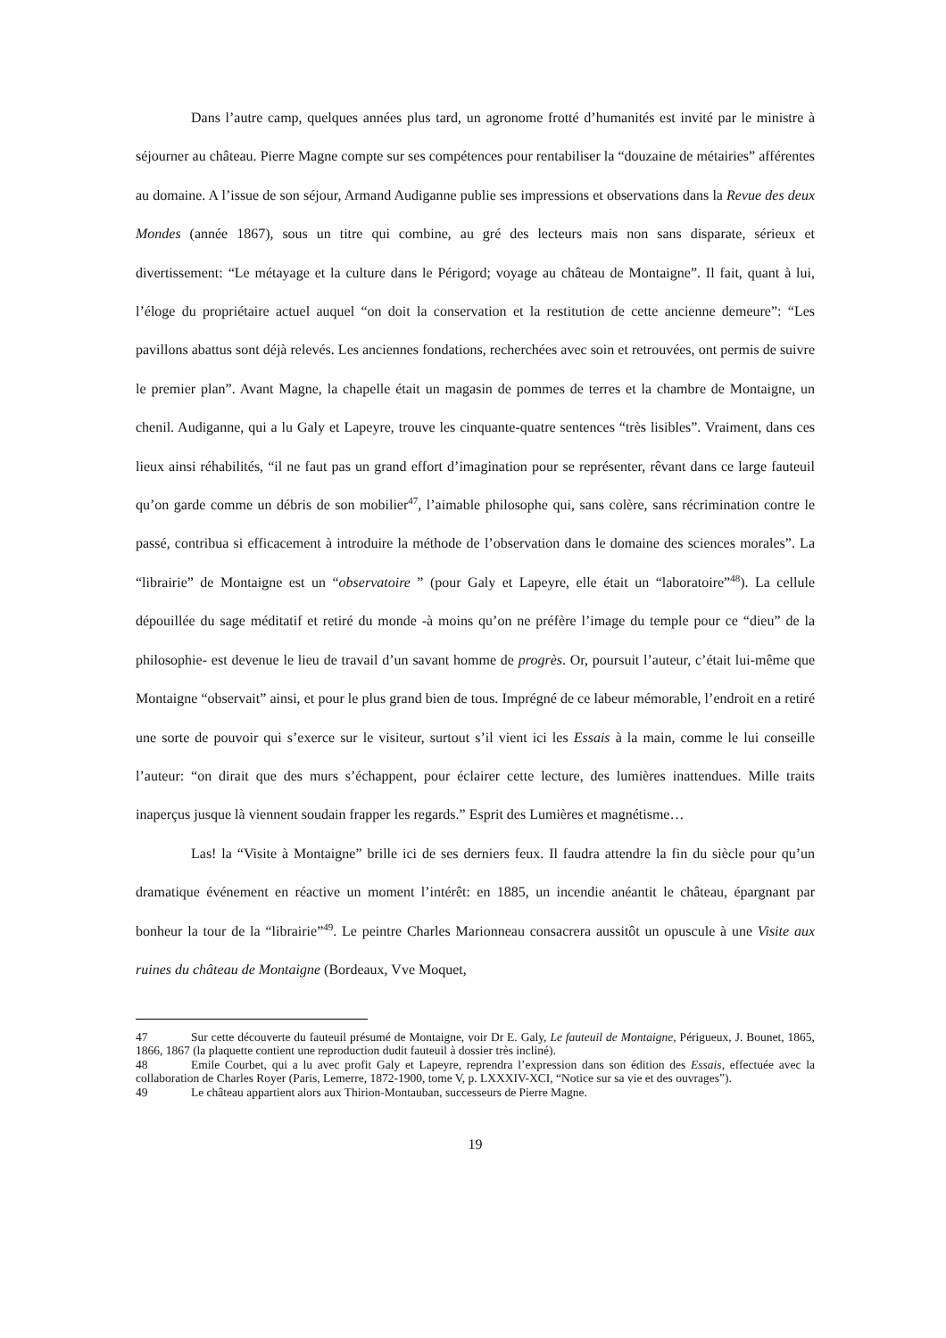Dans l’autre camp, quelques années plus tard, un agronome frotté d’humanités est invité par le ministre à séjourner au château. Pierre Magne compte sur ses compétences pour rentabiliser la “douzaine de métairies” afférentes au domaine. A l’issue de son séjour, Armand Audiganne publie ses impressions et observations dans la Revue des deux Mondes (année 1867), sous un titre qui combine, au gré des lecteurs mais non sans disparate, sérieux et divertissement: “Le métayage et la culture dans le Périgord; voyage au château de Montaigne”. Il fait, quant à lui, l’éloge du propriétaire actuel auquel “on doit la conservation et la restitution de cette ancienne demeure”: “Les pavillons abattus sont déjà relevés. Les anciennes fondations, recherchées avec soin et retrouvées, ont permis de suivre le premier plan”. Avant Magne, la chapelle était un magasin de pommes de terres et la chambre de Montaigne, un chenil. Audiganne, qui a lu Galy et Lapeyre, trouve les cinquante-quatre sentences “très lisibles”. Vraiment, dans ces lieux ainsi réhabilités, “il ne faut pas un grand effort d’imagination pour se représenter, rêvant dans ce large fauteuil qu’on garde comme un débris de son mobilier<sup>47</sup>, l’aimable philosophe qui, sans colère, sans récrimination contre le passé, contribua si efficacement à introduire la méthode de l’observation dans le domaine des sciences morales”. La “librairie” de Montaigne est un “observatoire ” (pour Galy et Lapeyre, elle était un “laboratoire”<sup>48</sup>). La cellule dépouillée du sage méditatif et retiré du monde -à moins qu’on ne préfère l’image du temple pour ce “dieu” de la philosophie- est devenue le lieu de travail d’un savant homme de progrès. Or, poursuit l’auteur, c’était lui-même que Montaigne “observait” ainsi, et pour le plus grand bien de tous. Imprégné de ce labeur mémorable, l’endroit en a retiré une sorte de pouvoir qui s’exerce sur le visiteur, surtout s’il vient ici les Essais à la main, comme le lui conseille l’auteur: “on dirait que des murs s’échappent, pour éclairer cette lecture, des lumières inattendues. Mille traits inaperçus jusque là viennent soudain frapper les regards.” Esprit des Lumières et magnétisme…
Las! la “Visite à Montaigne” brille ici de ses derniers feux. Il faudra attendre la fin du siècle pour qu’un dramatique événement en réactive un moment l’intérêt: en 1885, un incendie anéantit le château, épargnant par bonheur la tour de la “librairie”<sup>49</sup>. Le peintre Charles Marionneau consacrera aussitôt un opuscule à une Visite aux ruines du château de Montaigne (Bordeaux, Vve Moquet,
47 Sur cette découverte du fauteuil présumé de Montaigne, voir Dr E. Galy, Le fauteuil de Montaigne, Périgueux, J. Bounet, 1865, 1866, 1867 (la plaquette contient une reproduction dudit fauteuil à dossier très incliné).
48 Emile Courbet, qui a lu avec profit Galy et Lapeyre, reprendra l’expression dans son édition des Essais, effectuée avec la collaboration de Charles Royer (Paris, Lemerre, 1872-1900, tome V, p. LXXXIV-XCI, “Notice sur sa vie et des ouvrages”).
49 Le château appartient alors aux Thirion-Montauban, successeurs de Pierre Magne.
19